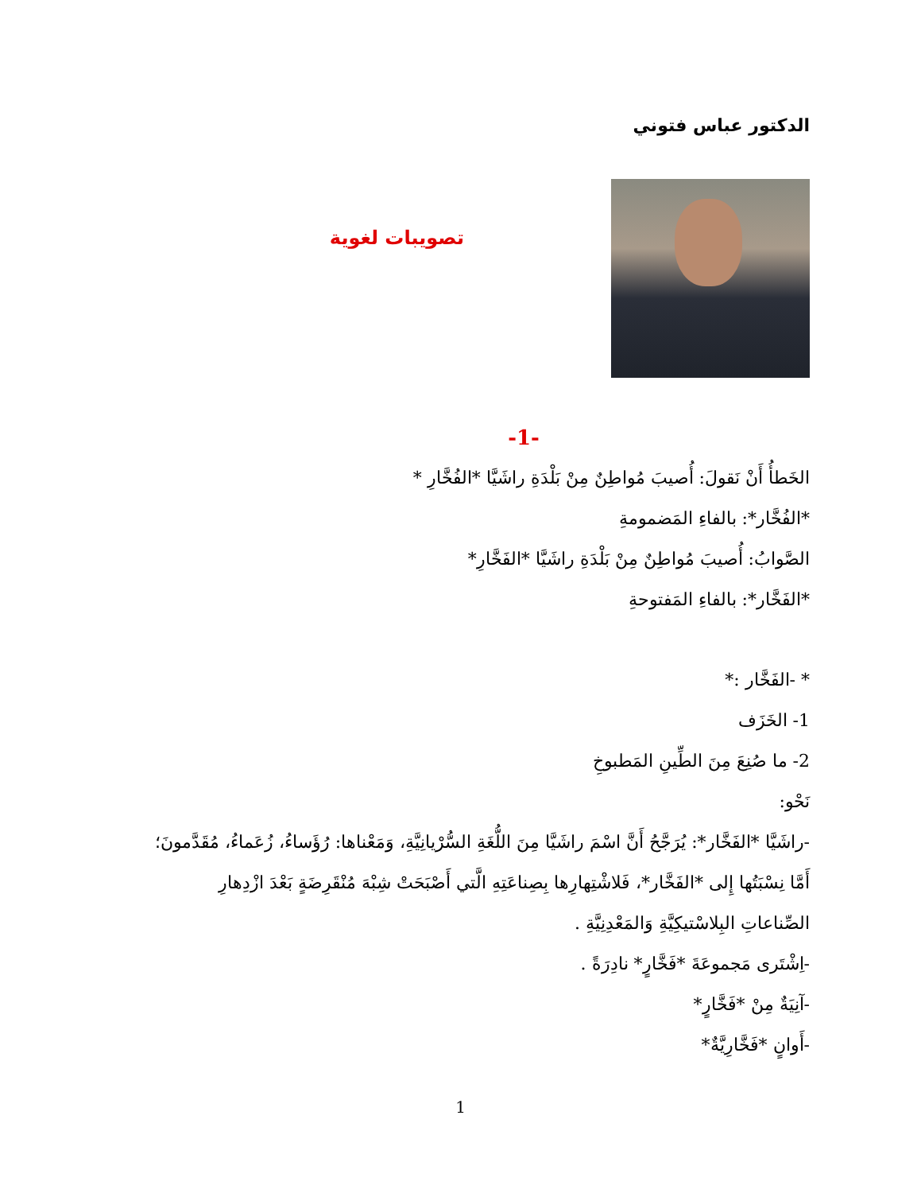الدكتور عباس فتوني
تصويبات لغوية
-1-
الخَطأُ أَنْ نَقولَ: أُصيبَ مُواطِنٌ مِنْ بَلْدَةِ راشَيَّا *الفُخَّارِ *
*الفُخَّار*: بالفاءِ المَضمومةِ
الصَّوابُ: أُصيبَ مُواطِنٌ مِنْ بَلْدَةِ راشَيَّا *الفَخَّارِ*
*الفَخَّار*: بالفاءِ المَفتوحةِ
* -الفَخَّار :*
1- الخَزَف
2- ما صُنِعَ مِنَ الطِّينِ المَطبوخِ
نَحْو:
-راشَيَّا *الفَخَّار*: يُرَجَّحُ أَنَّ اسْمَ راشَيَّا مِنَ اللُّغَةِ السُّرْيانِيَّةِ، وَمَعْناها: رُؤَساءُ، زُعَماءُ، مُقَدَّمونَ؛
أَمَّا نِسْبَتُها إِلى *الفَخَّار*، فَلاشْتِهارِها بِصِناعَتِهِ الَّتي أَصْبَحَتْ شِبْهَ مُنْقَرِضَةٍ بَعْدَ ازْدِهارِ
الصِّناعاتِ البِلاسْتيكِيَّةِ وَالمَعْدِنِيَّةِ .
-اِشْتَرى مَجموعَةَ *فَخَّارٍ* نادِرَةً .
-آنِيَةٌ مِنْ *فَخَّارٍ*
-أَوانٍ *فَخَّارِيَّةٌ*
1